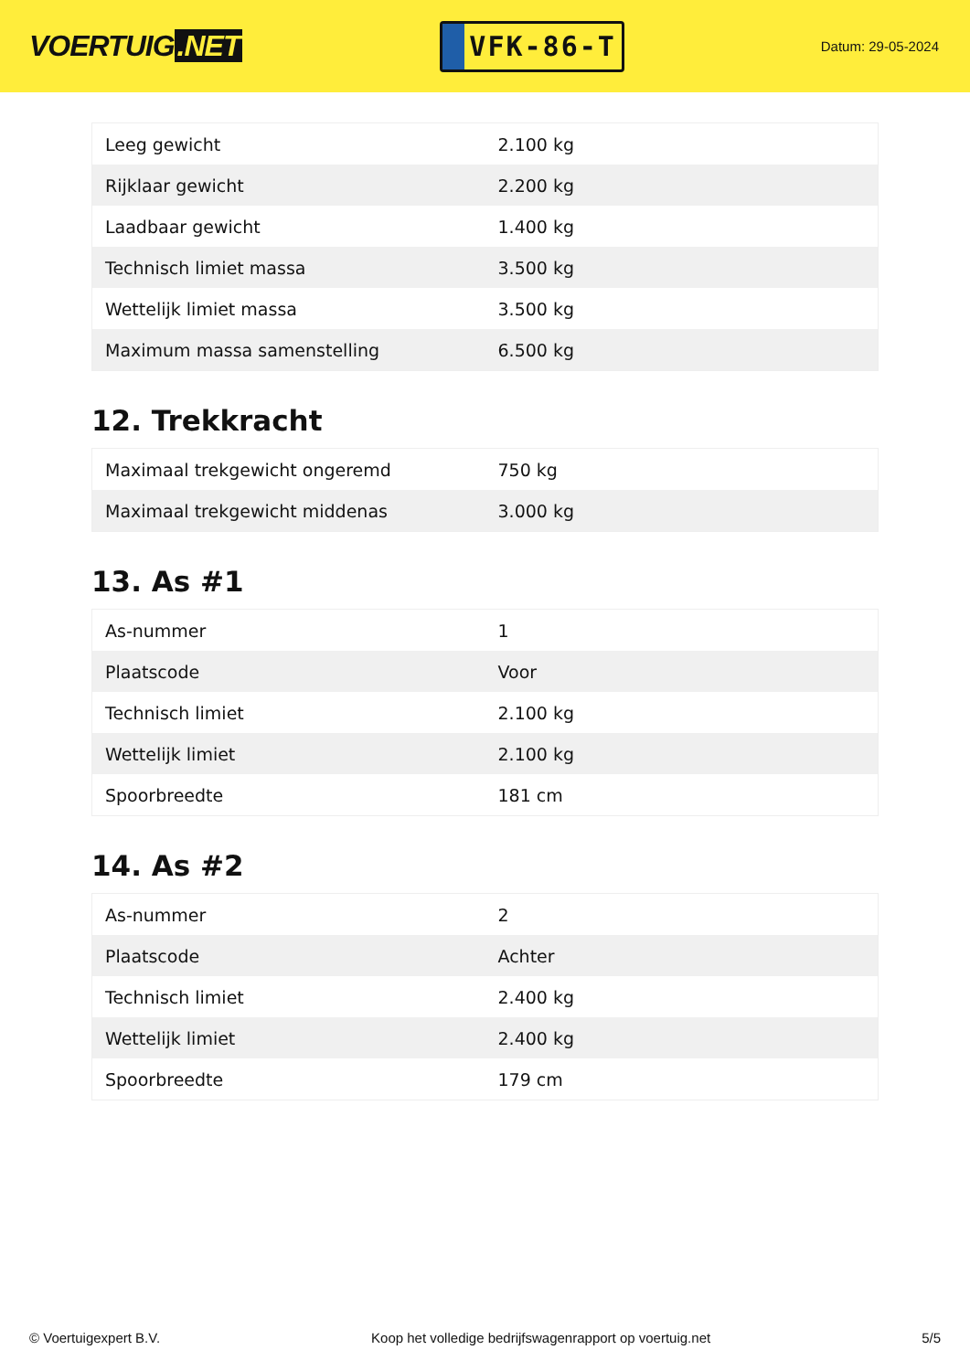VOERTUIG.NET
VFK-86-T
Datum: 29-05-2024
| Leeg gewicht | 2.100 kg |
| Rijklaar gewicht | 2.200 kg |
| Laadbaar gewicht | 1.400 kg |
| Technisch limiet massa | 3.500 kg |
| Wettelijk limiet massa | 3.500 kg |
| Maximum massa samenstelling | 6.500 kg |
12. Trekkracht
| Maximaal trekgewicht ongeremd | 750 kg |
| Maximaal trekgewicht middenas | 3.000 kg |
13. As #1
| As-nummer | 1 |
| Plaatscode | Voor |
| Technisch limiet | 2.100 kg |
| Wettelijk limiet | 2.100 kg |
| Spoorbreedte | 181 cm |
14. As #2
| As-nummer | 2 |
| Plaatscode | Achter |
| Technisch limiet | 2.400 kg |
| Wettelijk limiet | 2.400 kg |
| Spoorbreedte | 179 cm |
© Voertuigexpert B.V. Koop het volledige bedrijfswagenrapport op voertuig.net 5/5